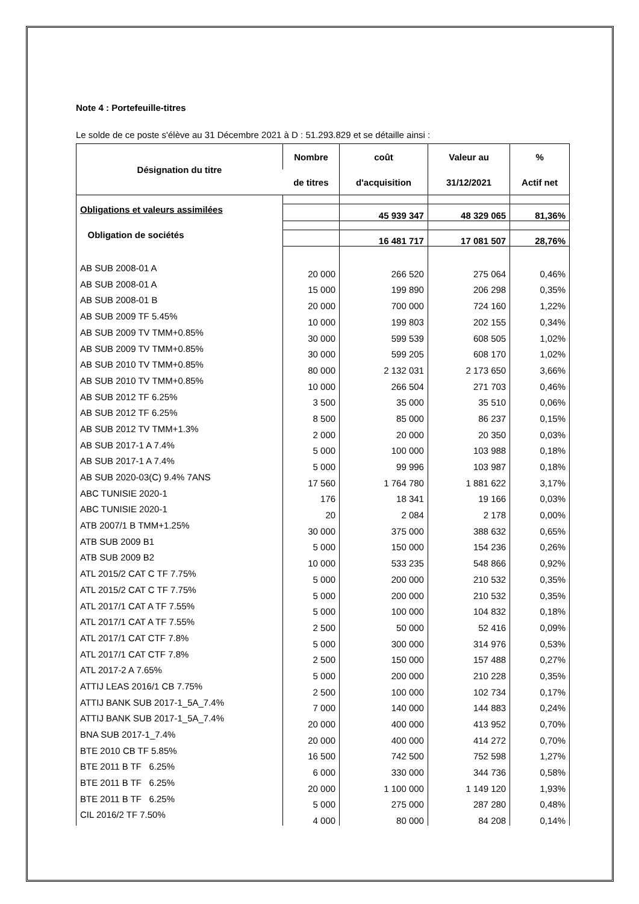Note 4 : Portefeuille-titres
Le solde de ce poste s'élève au 31 Décembre 2021 à D : 51.293.829 et se détaille ainsi :
| Désignation du titre | Nombre | coût | Valeur au | % |
| --- | --- | --- | --- | --- |
| | de titres | d'acquisition | 31/12/2021 | Actif net |
| Obligations et valeurs assimilées | | 45 939 347 | 48 329 065 | 81,36% |
| Obligation de sociétés | | 16 481 717 | 17 081 507 | 28,76% |
| AB SUB 2008-01 A | 20 000 | 266 520 | 275 064 | 0,46% |
| AB SUB 2008-01 A | 15 000 | 199 890 | 206 298 | 0,35% |
| AB SUB 2008-01 B | 20 000 | 700 000 | 724 160 | 1,22% |
| AB SUB 2009 TF 5.45% | 10 000 | 199 803 | 202 155 | 0,34% |
| AB SUB 2009 TV TMM+0.85% | 30 000 | 599 539 | 608 505 | 1,02% |
| AB SUB 2009 TV TMM+0.85% | 30 000 | 599 205 | 608 170 | 1,02% |
| AB SUB 2010 TV TMM+0.85% | 80 000 | 2 132 031 | 2 173 650 | 3,66% |
| AB SUB 2010 TV TMM+0.85% | 10 000 | 266 504 | 271 703 | 0,46% |
| AB SUB 2012 TF 6.25% | 3 500 | 35 000 | 35 510 | 0,06% |
| AB SUB 2012 TF 6.25% | 8 500 | 85 000 | 86 237 | 0,15% |
| AB SUB 2012 TV TMM+1.3% | 2 000 | 20 000 | 20 350 | 0,03% |
| AB SUB 2017-1 A 7.4% | 5 000 | 100 000 | 103 988 | 0,18% |
| AB SUB 2017-1 A 7.4% | 5 000 | 99 996 | 103 987 | 0,18% |
| AB SUB 2020-03(C) 9.4% 7ANS | 17 560 | 1 764 780 | 1 881 622 | 3,17% |
| ABC TUNISIE 2020-1 | 176 | 18 341 | 19 166 | 0,03% |
| ABC TUNISIE 2020-1 | 20 | 2 084 | 2 178 | 0,00% |
| ATB 2007/1 B TMM+1.25% | 30 000 | 375 000 | 388 632 | 0,65% |
| ATB SUB 2009 B1 | 5 000 | 150 000 | 154 236 | 0,26% |
| ATB SUB 2009 B2 | 10 000 | 533 235 | 548 866 | 0,92% |
| ATL 2015/2 CAT C TF 7.75% | 5 000 | 200 000 | 210 532 | 0,35% |
| ATL 2015/2 CAT C TF 7.75% | 5 000 | 200 000 | 210 532 | 0,35% |
| ATL 2017/1 CAT A TF 7.55% | 5 000 | 100 000 | 104 832 | 0,18% |
| ATL 2017/1 CAT A TF 7.55% | 2 500 | 50 000 | 52 416 | 0,09% |
| ATL 2017/1 CAT CTF 7.8% | 5 000 | 300 000 | 314 976 | 0,53% |
| ATL 2017/1 CAT CTF 7.8% | 2 500 | 150 000 | 157 488 | 0,27% |
| ATL 2017-2 A 7.65% | 5 000 | 200 000 | 210 228 | 0,35% |
| ATTIJ LEAS 2016/1 CB 7.75% | 2 500 | 100 000 | 102 734 | 0,17% |
| ATTIJ BANK SUB 2017-1_5A_7.4% | 7 000 | 140 000 | 144 883 | 0,24% |
| ATTIJ BANK SUB 2017-1_5A_7.4% | 20 000 | 400 000 | 413 952 | 0,70% |
| BNA SUB 2017-1_7.4% | 20 000 | 400 000 | 414 272 | 0,70% |
| BTE 2010 CB TF 5.85% | 16 500 | 742 500 | 752 598 | 1,27% |
| BTE 2011 B TF 6.25% | 6 000 | 330 000 | 344 736 | 0,58% |
| BTE 2011 B TF 6.25% | 20 000 | 1 100 000 | 1 149 120 | 1,93% |
| BTE 2011 B TF 6.25% | 5 000 | 275 000 | 287 280 | 0,48% |
| CIL 2016/2 TF 7.50% | 4 000 | 80 000 | 84 208 | 0,14% |